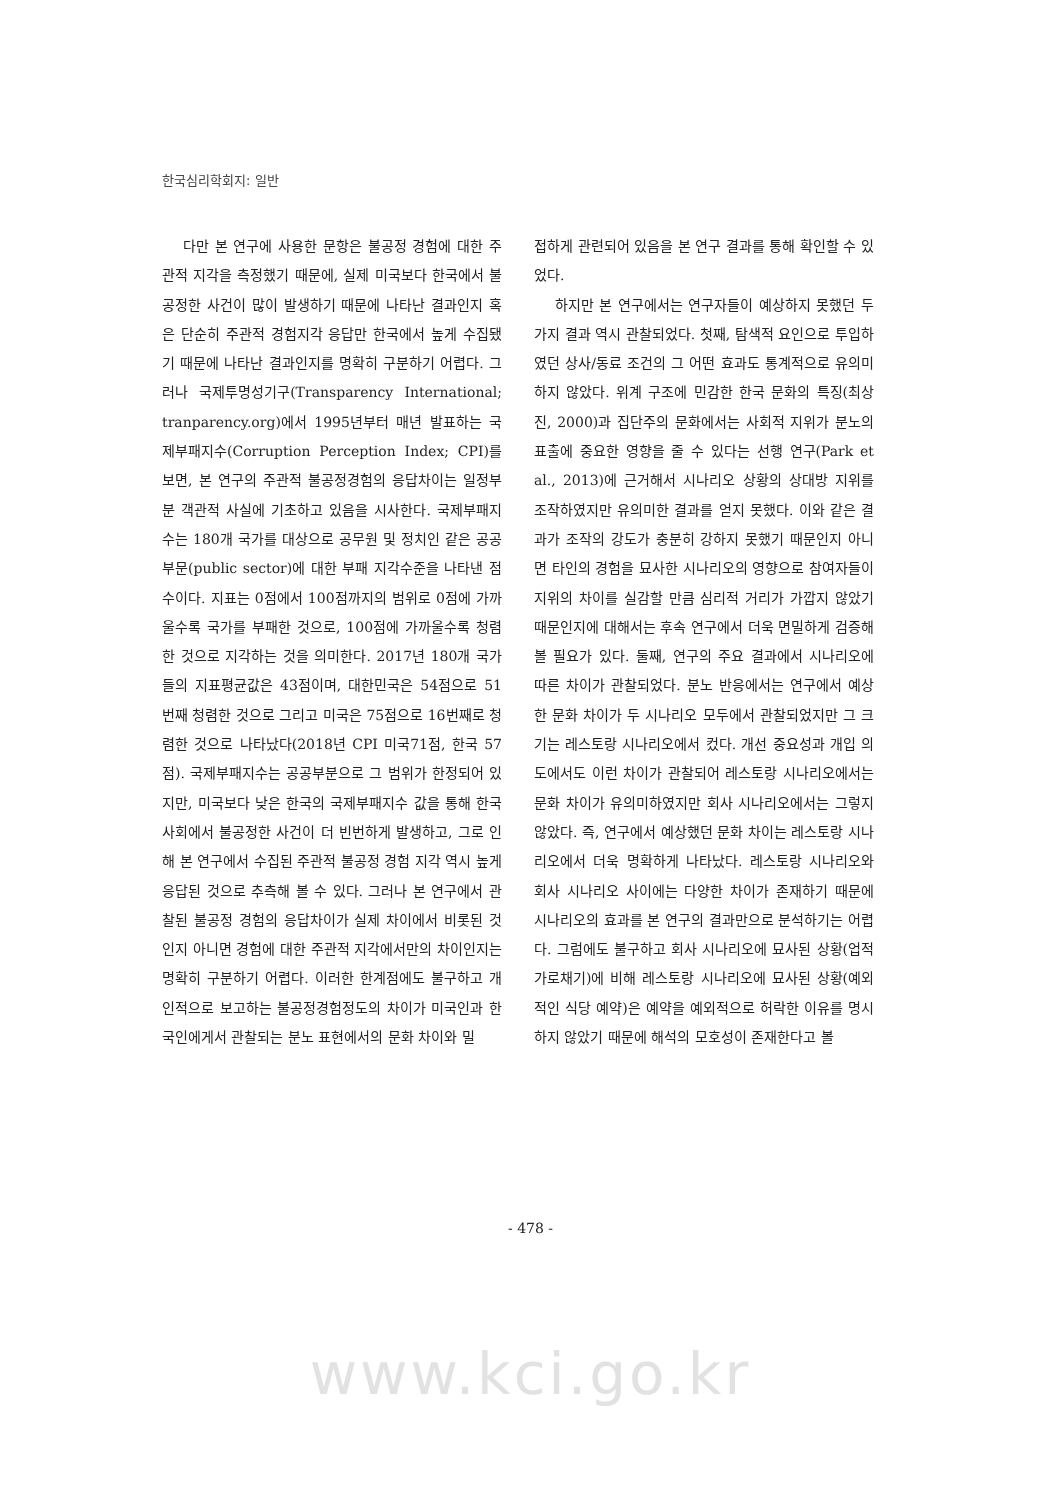한국심리학회지: 일반
다만 본 연구에 사용한 문항은 불공정 경험에 대한 주관적 지각을 측정했기 때문에, 실제 미국보다 한국에서 불공정한 사건이 많이 발생하기 때문에 나타난 결과인지 혹은 단순히 주관적 경험지각 응답만 한국에서 높게 수집됐기 때문에 나타난 결과인지를 명확히 구분하기 어렵다. 그러나 국제투명성기구(Transparency International; tranparency.org)에서 1995년부터 매년 발표하는 국제부패지수(Corruption Perception Index; CPI)를 보면, 본 연구의 주관적 불공정경험의 응답차이는 일정부분 객관적 사실에 기초하고 있음을 시사한다. 국제부패지수는 180개 국가를 대상으로 공무원 및 정치인 같은 공공부문(public sector)에 대한 부패 지각수준을 나타낸 점수이다. 지표는 0점에서 100점까지의 범위로 0점에 가까울수록 국가를 부패한 것으로, 100점에 가까울수록 청렴한 것으로 지각하는 것을 의미한다. 2017년 180개 국가들의 지표평균값은 43점이며, 대한민국은 54점으로 51번째 청렴한 것으로 그리고 미국은 75점으로 16번째로 청렴한 것으로 나타났다(2018년 CPI 미국71점, 한국 57점). 국제부패지수는 공공부분으로 그 범위가 한정되어 있지만, 미국보다 낮은 한국의 국제부패지수 값을 통해 한국사회에서 불공정한 사건이 더 빈번하게 발생하고, 그로 인해 본 연구에서 수집된 주관적 불공정 경험 지각 역시 높게 응답된 것으로 추측해 볼 수 있다. 그러나 본 연구에서 관찰된 불공정 경험의 응답차이가 실제 차이에서 비롯된 것인지 아니면 경험에 대한 주관적 지각에서만의 차이인지는 명확히 구분하기 어렵다. 이러한 한계점에도 불구하고 개인적으로 보고하는 불공정경험정도의 차이가 미국인과 한국인에게서 관찰되는 분노 표현에서의 문화 차이와 밀
접하게 관련되어 있음을 본 연구 결과를 통해 확인할 수 있었다.
하지만 본 연구에서는 연구자들이 예상하지 못했던 두 가지 결과 역시 관찰되었다. 첫째, 탐색적 요인으로 투입하였던 상사/동료 조건의 그 어떤 효과도 통계적으로 유의미하지 않았다. 위계 구조에 민감한 한국 문화의 특징(최상진, 2000)과 집단주의 문화에서는 사회적 지위가 분노의 표출에 중요한 영향을 줄 수 있다는 선행 연구(Park et al., 2013)에 근거해서 시나리오 상황의 상대방 지위를 조작하였지만 유의미한 결과를 얻지 못했다. 이와 같은 결과가 조작의 강도가 충분히 강하지 못했기 때문인지 아니면 타인의 경험을 묘사한 시나리오의 영향으로 참여자들이 지위의 차이를 실감할 만큼 심리적 거리가 가깝지 않았기 때문인지에 대해서는 후속 연구에서 더욱 면밀하게 검증해볼 필요가 있다. 둘째, 연구의 주요 결과에서 시나리오에 따른 차이가 관찰되었다. 분노 반응에서는 연구에서 예상한 문화 차이가 두 시나리오 모두에서 관찰되었지만 그 크기는 레스토랑 시나리오에서 컸다. 개선 중요성과 개입 의도에서도 이런 차이가 관찰되어 레스토랑 시나리오에서는 문화 차이가 유의미하였지만 회사 시나리오에서는 그렇지 않았다. 즉, 연구에서 예상했던 문화 차이는 레스토랑 시나리오에서 더욱 명확하게 나타났다. 레스토랑 시나리오와 회사 시나리오 사이에는 다양한 차이가 존재하기 때문에 시나리오의 효과를 본 연구의 결과만으로 분석하기는 어렵다. 그럼에도 불구하고 회사 시나리오에 묘사된 상황(업적 가로채기)에 비해 레스토랑 시나리오에 묘사된 상황(예외적인 식당 예약)은 예약을 예외적으로 허락한 이유를 명시하지 않았기 때문에 해석의 모호성이 존재한다고 볼
- 478 -
www.kci.go.kr